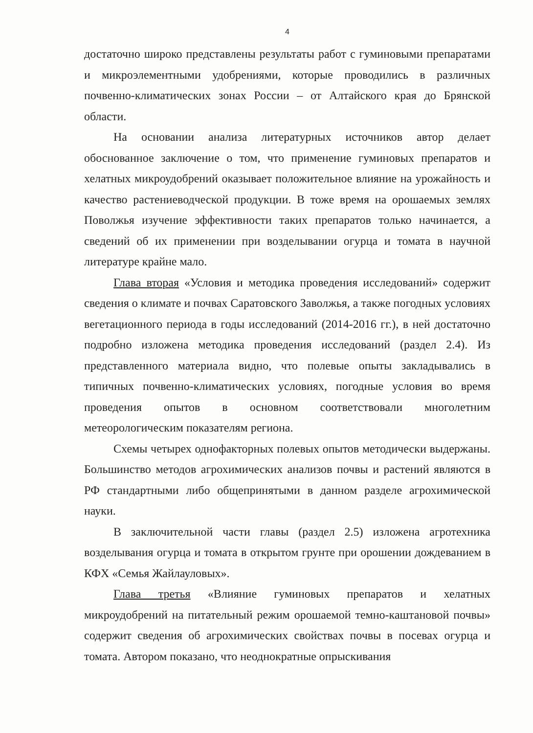4
достаточно широко представлены результаты работ с гуминовыми препаратами и микроэлементными удобрениями, которые проводились в различных почвенно-климатических зонах России – от Алтайского края до Брянской области.
На основании анализа литературных источников автор делает обоснованное заключение о том, что применение гуминовых препаратов и хелатных микроудобрений оказывает положительное влияние на урожайность и качество растениеводческой продукции. В тоже время на орошаемых землях Поволжья изучение эффективности таких препаратов только начинается, а сведений об их применении при возделывании огурца и томата в научной литературе крайне мало.
Глава вторая «Условия и методика проведения исследований» содержит сведения о климате и почвах Саратовского Заволжья, а также погодных условиях вегетационного периода в годы исследований (2014-2016 гг.), в ней достаточно подробно изложена методика проведения исследований (раздел 2.4). Из представленного материала видно, что полевые опыты закладывались в типичных почвенно-климатических условиях, погодные условия во время проведения опытов в основном соответствовали многолетним метеорологическим показателям региона.
Схемы четырех однофакторных полевых опытов методически выдержаны. Большинство методов агрохимических анализов почвы и растений являются в РФ стандартными либо общепринятыми в данном разделе агрохимической науки.
В заключительной части главы (раздел 2.5) изложена агротехника возделывания огурца и томата в открытом грунте при орошении дождеванием в КФХ «Семья Жайлауловых».
Глава третья «Влияние гуминовых препаратов и хелатных микроудобрений на питательный режим орошаемой темно-каштановой почвы» содержит сведения об агрохимических свойствах почвы в посевах огурца и томата. Автором показано, что неоднократные опрыскивания